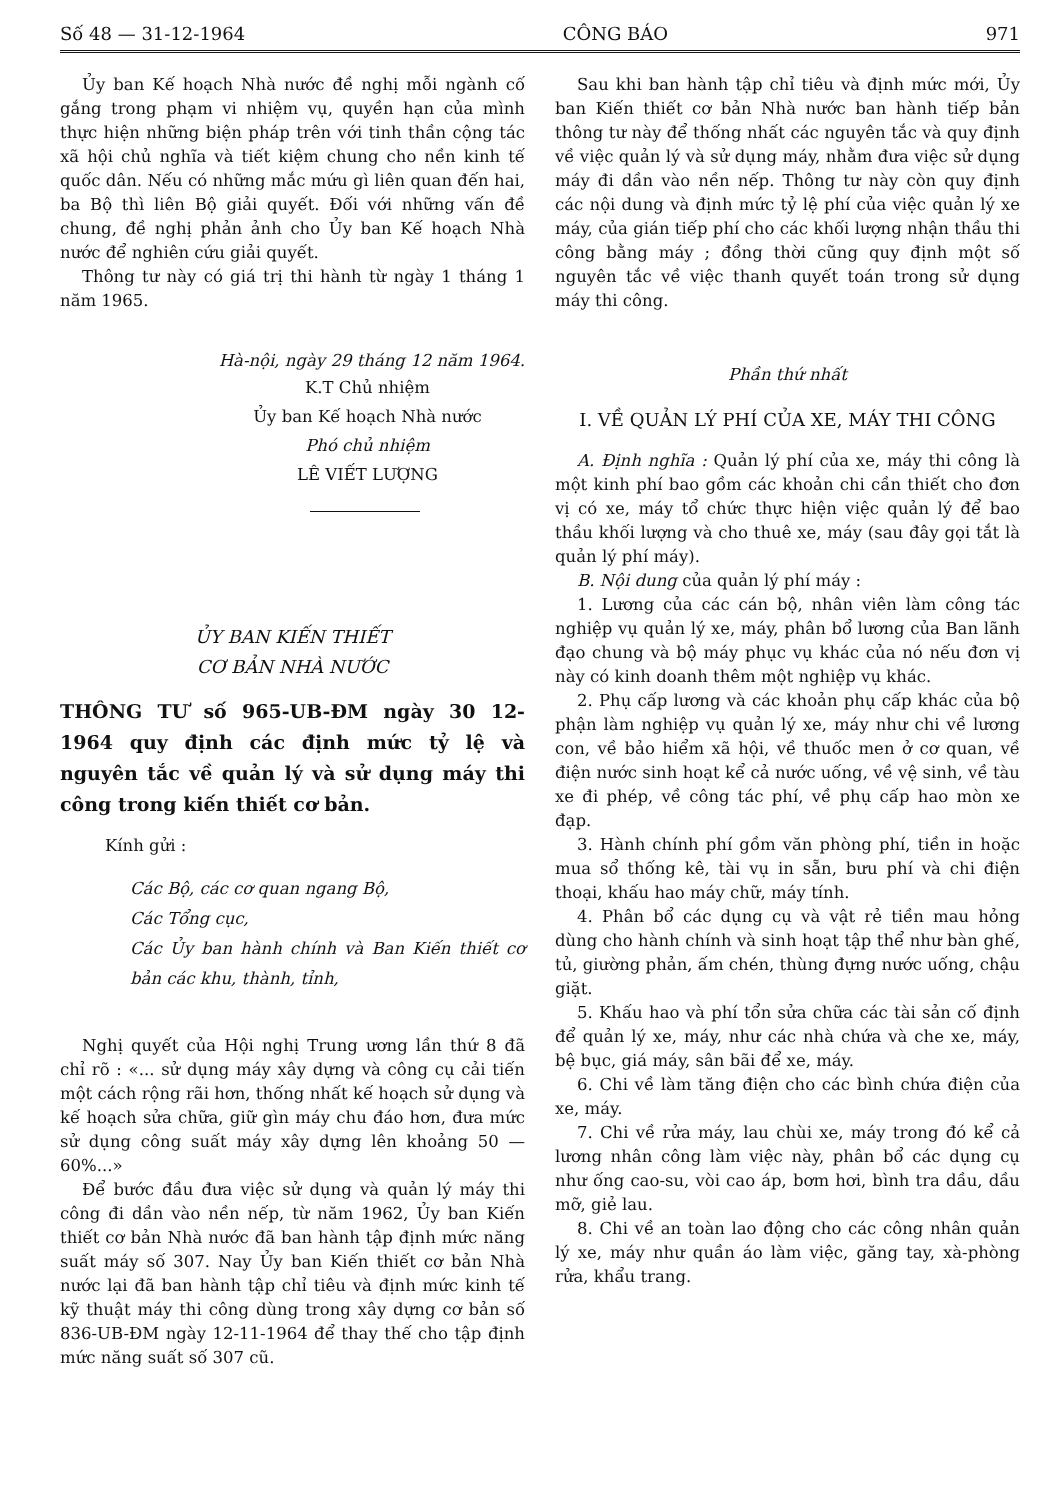Số 48 — 31-12-1964 CÔNG BÁO 971
Ủy ban Kế hoạch Nhà nước đề nghị mỗi ngành cố gắng trong phạm vi nhiệm vụ, quyền hạn của mình thực hiện những biện pháp trên với tinh thần cộng tác xã hội chủ nghĩa và tiết kiệm chung cho nền kinh tế quốc dân. Nếu có những mắc mứu gì liên quan đến hai, ba Bộ thì liên Bộ giải quyết. Đối với những vấn đề chung, đề nghị phản ảnh cho Ủy ban Kế hoạch Nhà nước để nghiên cứu giải quyết.
Thông tư này có giá trị thi hành từ ngày 1 tháng 1 năm 1965.
Hà-nội, ngày 29 tháng 12 năm 1964.
K.T Chủ nhiệm
Ủy ban Kế hoạch Nhà nước
Phó chủ nhiệm
LÊ VIẾT LƯỢNG
ỦY BAN KIẾN THIẾT
CƠ BẢN NHÀ NƯỚC
THÔNG TƯ số 965-UB-ĐM ngày 30 12-1964 quy định các định mức tỷ lệ và nguyên tắc về quản lý và sử dụng máy thi công trong kiến thiết cơ bản.
Kính gửi :
Các Bộ, các cơ quan ngang Bộ,
Các Tổng cục,
Các Ủy ban hành chính và Ban Kiến thiết cơ bản các khu, thành, tỉnh,
Nghị quyết của Hội nghị Trung ương lần thứ 8 đã chỉ rõ : «... sử dụng máy xây dựng và công cụ cải tiến một cách rộng rãi hơn, thống nhất kế hoạch sử dụng và kế hoạch sửa chữa, giữ gìn máy chu đáo hơn, đưa mức sử dụng công suất máy xây dựng lên khoảng 50 — 60%...»
Để bước đầu đưa việc sử dụng và quản lý máy thi công đi dần vào nền nếp, từ năm 1962, Ủy ban Kiến thiết cơ bản Nhà nước đã ban hành tập định mức năng suất máy số 307. Nay Ủy ban Kiến thiết cơ bản Nhà nước lại đã ban hành tập chỉ tiêu và định mức kinh tế kỹ thuật máy thi công dùng trong xây dựng cơ bản số 836-UB-ĐM ngày 12-11-1964 để thay thế cho tập định mức năng suất số 307 cũ.
Sau khi ban hành tập chỉ tiêu và định mức mới, Ủy ban Kiến thiết cơ bản Nhà nước ban hành tiếp bản thông tư này để thống nhất các nguyên tắc và quy định về việc quản lý và sử dụng máy, nhằm đưa việc sử dụng máy đi dần vào nền nếp. Thông tư này còn quy định các nội dung và định mức tỷ lệ phí của việc quản lý xe máy, của gián tiếp phí cho các khối lượng nhận thầu thi công bằng máy ; đồng thời cũng quy định một số nguyên tắc về việc thanh quyết toán trong sử dụng máy thi công.
Phần thứ nhất
I. VỀ QUẢN LÝ PHÍ CỦA XE, MÁY THI CÔNG
A. Định nghĩa : Quản lý phí của xe, máy thi công là một kinh phí bao gồm các khoản chi cần thiết cho đơn vị có xe, máy tổ chức thực hiện việc quản lý để bao thầu khối lượng và cho thuê xe, máy (sau đây gọi tắt là quản lý phí máy).
B. Nội dung của quản lý phí máy :
1. Lương của các cán bộ, nhân viên làm công tác nghiệp vụ quản lý xe, máy, phân bổ lương của Ban lãnh đạo chung và bộ máy phục vụ khác của nó nếu đơn vị này có kinh doanh thêm một nghiệp vụ khác.
2. Phụ cấp lương và các khoản phụ cấp khác của bộ phận làm nghiệp vụ quản lý xe, máy như chi về lương con, về bảo hiểm xã hội, về thuốc men ở cơ quan, về điện nước sinh hoạt kể cả nước uống, về vệ sinh, về tàu xe đi phép, về công tác phí, về phụ cấp hao mòn xe đạp.
3. Hành chính phí gồm văn phòng phí, tiền in hoặc mua sổ thống kê, tài vụ in sẵn, bưu phí và chi điện thoại, khấu hao máy chữ, máy tính.
4. Phân bổ các dụng cụ và vật rẻ tiền mau hỏng dùng cho hành chính và sinh hoạt tập thể như bàn ghế, tủ, giường phản, ấm chén, thùng đựng nước uống, chậu giặt.
5. Khấu hao và phí tổn sửa chữa các tài sản cố định để quản lý xe, máy, như các nhà chứa và che xe, máy, bệ bục, giá máy, sân bãi để xe, máy.
6. Chi về làm tăng điện cho các bình chứa điện của xe, máy.
7. Chi về rửa máy, lau chùi xe, máy trong đó kể cả lương nhân công làm việc này, phân bổ các dụng cụ như ống cao-su, vòi cao áp, bơm hơi, bình tra dầu, dầu mỡ, giẻ lau.
8. Chi về an toàn lao động cho các công nhân quản lý xe, máy như quần áo làm việc, găng tay, xà-phòng rửa, khẩu trang.